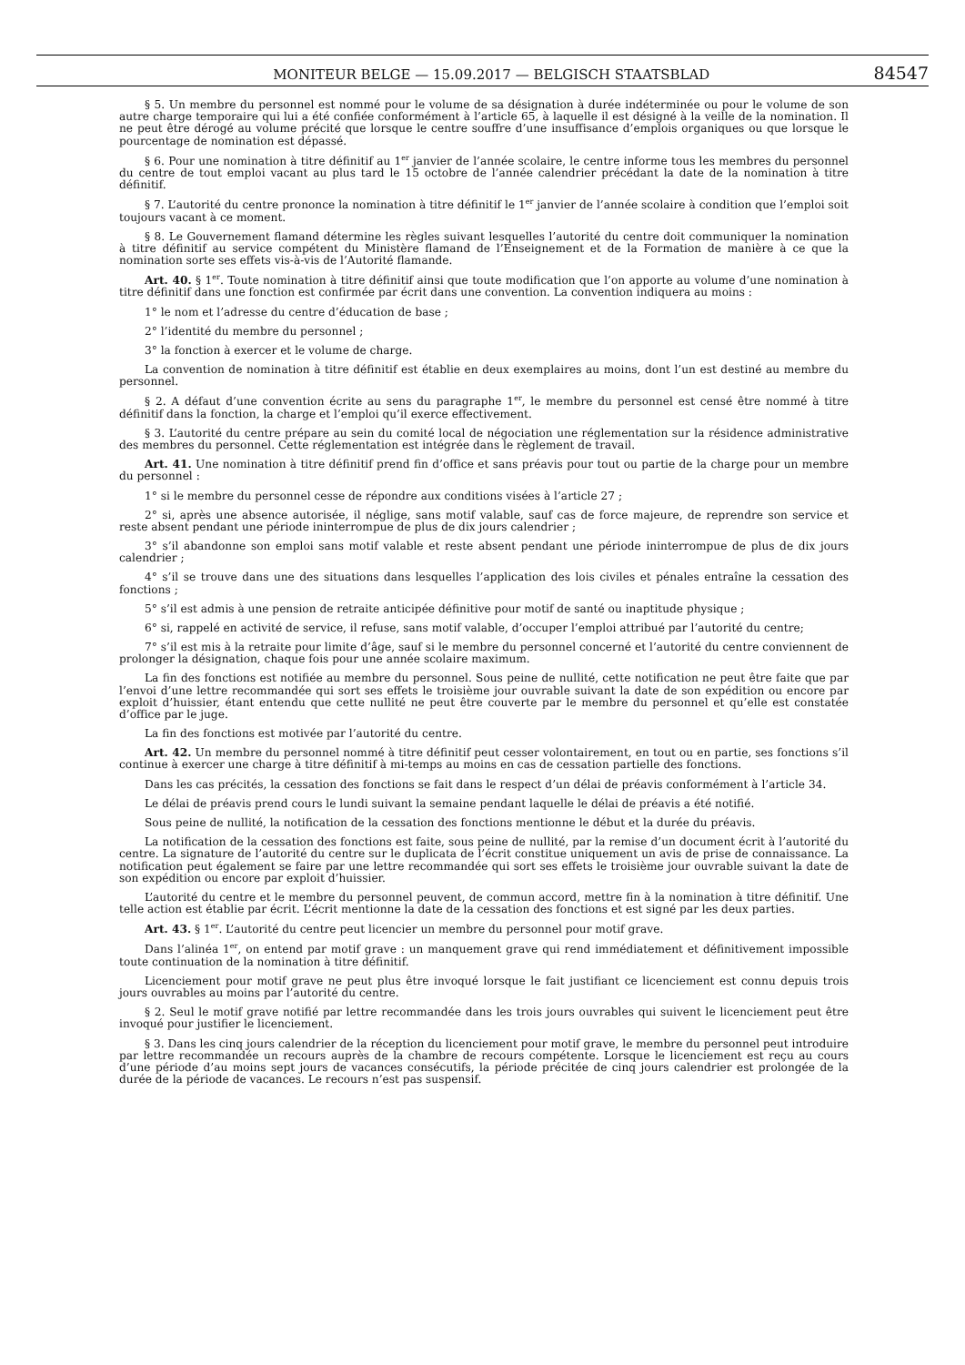MONITEUR BELGE — 15.09.2017 — BELGISCH STAATSBLAD 84547
§ 5. Un membre du personnel est nommé pour le volume de sa désignation à durée indéterminée ou pour le volume de son autre charge temporaire qui lui a été confiée conformément à l’article 65, à laquelle il est désigné à la veille de la nomination. Il ne peut être dérogé au volume précité que lorsque le centre souffre d’une insuffisance d’emplois organiques ou que lorsque le pourcentage de nomination est dépassé.
§ 6. Pour une nomination à titre définitif au 1<sup>er</sup> janvier de l’année scolaire, le centre informe tous les membres du personnel du centre de tout emploi vacant au plus tard le 15 octobre de l’année calendrier précédant la date de la nomination à titre définitif.
§ 7. L’autorité du centre prononce la nomination à titre définitif le 1<sup>er</sup> janvier de l’année scolaire à condition que l’emploi soit toujours vacant à ce moment.
§ 8. Le Gouvernement flamand détermine les règles suivant lesquelles l’autorité du centre doit communiquer la nomination à titre définitif au service compétent du Ministère flamand de l’Enseignement et de la Formation de manière à ce que la nomination sorte ses effets vis-à-vis de l’Autorité flamande.
Art. 40. § 1<sup>er</sup>. Toute nomination à titre définitif ainsi que toute modification que l’on apporte au volume d’une nomination à titre définitif dans une fonction est confirmée par écrit dans une convention. La convention indiquera au moins :
1° le nom et l’adresse du centre d’éducation de base ;
2° l’identité du membre du personnel ;
3° la fonction à exercer et le volume de charge.
La convention de nomination à titre définitif est établie en deux exemplaires au moins, dont l’un est destiné au membre du personnel.
§ 2. A défaut d’une convention écrite au sens du paragraphe 1<sup>er</sup>, le membre du personnel est censé être nommé à titre définitif dans la fonction, la charge et l’emploi qu’il exerce effectivement.
§ 3. L’autorité du centre prépare au sein du comité local de négociation une réglementation sur la résidence administrative des membres du personnel. Cette réglementation est intégrée dans le règlement de travail.
Art. 41. Une nomination à titre définitif prend fin d’office et sans préavis pour tout ou partie de la charge pour un membre du personnel :
1° si le membre du personnel cesse de répondre aux conditions visées à l’article 27 ;
2° si, après une absence autorisée, il néglige, sans motif valable, sauf cas de force majeure, de reprendre son service et reste absent pendant une période ininterrompue de plus de dix jours calendrier ;
3° s’il abandonne son emploi sans motif valable et reste absent pendant une période ininterrompue de plus de dix jours calendrier ;
4° s’il se trouve dans une des situations dans lesquelles l’application des lois civiles et pénales entraîne la cessation des fonctions ;
5° s’il est admis à une pension de retraite anticipée définitive pour motif de santé ou inaptitude physique ;
6° si, rappelé en activité de service, il refuse, sans motif valable, d’occuper l’emploi attribué par l’autorité du centre;
7° s’il est mis à la retraite pour limite d’âge, sauf si le membre du personnel concerné et l’autorité du centre conviennent de prolonger la désignation, chaque fois pour une année scolaire maximum.
La fin des fonctions est notifiée au membre du personnel. Sous peine de nullité, cette notification ne peut être faite que par l’envoi d’une lettre recommandée qui sort ses effets le troisième jour ouvrable suivant la date de son expédition ou encore par exploit d’huissier, étant entendu que cette nullité ne peut être couverte par le membre du personnel et qu’elle est constatée d’office par le juge.
La fin des fonctions est motivée par l’autorité du centre.
Art. 42. Un membre du personnel nommé à titre définitif peut cesser volontairement, en tout ou en partie, ses fonctions s’il continue à exercer une charge à titre définitif à mi-temps au moins en cas de cessation partielle des fonctions.
Dans les cas précités, la cessation des fonctions se fait dans le respect d’un délai de préavis conformément à l’article 34.
Le délai de préavis prend cours le lundi suivant la semaine pendant laquelle le délai de préavis a été notifié.
Sous peine de nullité, la notification de la cessation des fonctions mentionne le début et la durée du préavis.
La notification de la cessation des fonctions est faite, sous peine de nullité, par la remise d’un document écrit à l’autorité du centre. La signature de l’autorité du centre sur le duplicata de l’écrit constitue uniquement un avis de prise de connaissance. La notification peut également se faire par une lettre recommandée qui sort ses effets le troisième jour ouvrable suivant la date de son expédition ou encore par exploit d’huissier.
L’autorité du centre et le membre du personnel peuvent, de commun accord, mettre fin à la nomination à titre définitif. Une telle action est établie par écrit. L’écrit mentionne la date de la cessation des fonctions et est signé par les deux parties.
Art. 43. § 1<sup>er</sup>. L’autorité du centre peut licencier un membre du personnel pour motif grave.
Dans l’alinéa 1<sup>er</sup>, on entend par motif grave : un manquement grave qui rend immédiatement et définitivement impossible toute continuation de la nomination à titre définitif.
Licenciement pour motif grave ne peut plus être invoqué lorsque le fait justifiant ce licenciement est connu depuis trois jours ouvrables au moins par l’autorité du centre.
§ 2. Seul le motif grave notifié par lettre recommandée dans les trois jours ouvrables qui suivent le licenciement peut être invoqué pour justifier le licenciement.
§ 3. Dans les cinq jours calendrier de la réception du licenciement pour motif grave, le membre du personnel peut introduire par lettre recommandée un recours auprès de la chambre de recours compétente. Lorsque le licenciement est reçu au cours d’une période d’au moins sept jours de vacances consécutifs, la période précitée de cinq jours calendrier est prolongée de la durée de la période de vacances. Le recours n’est pas suspensif.